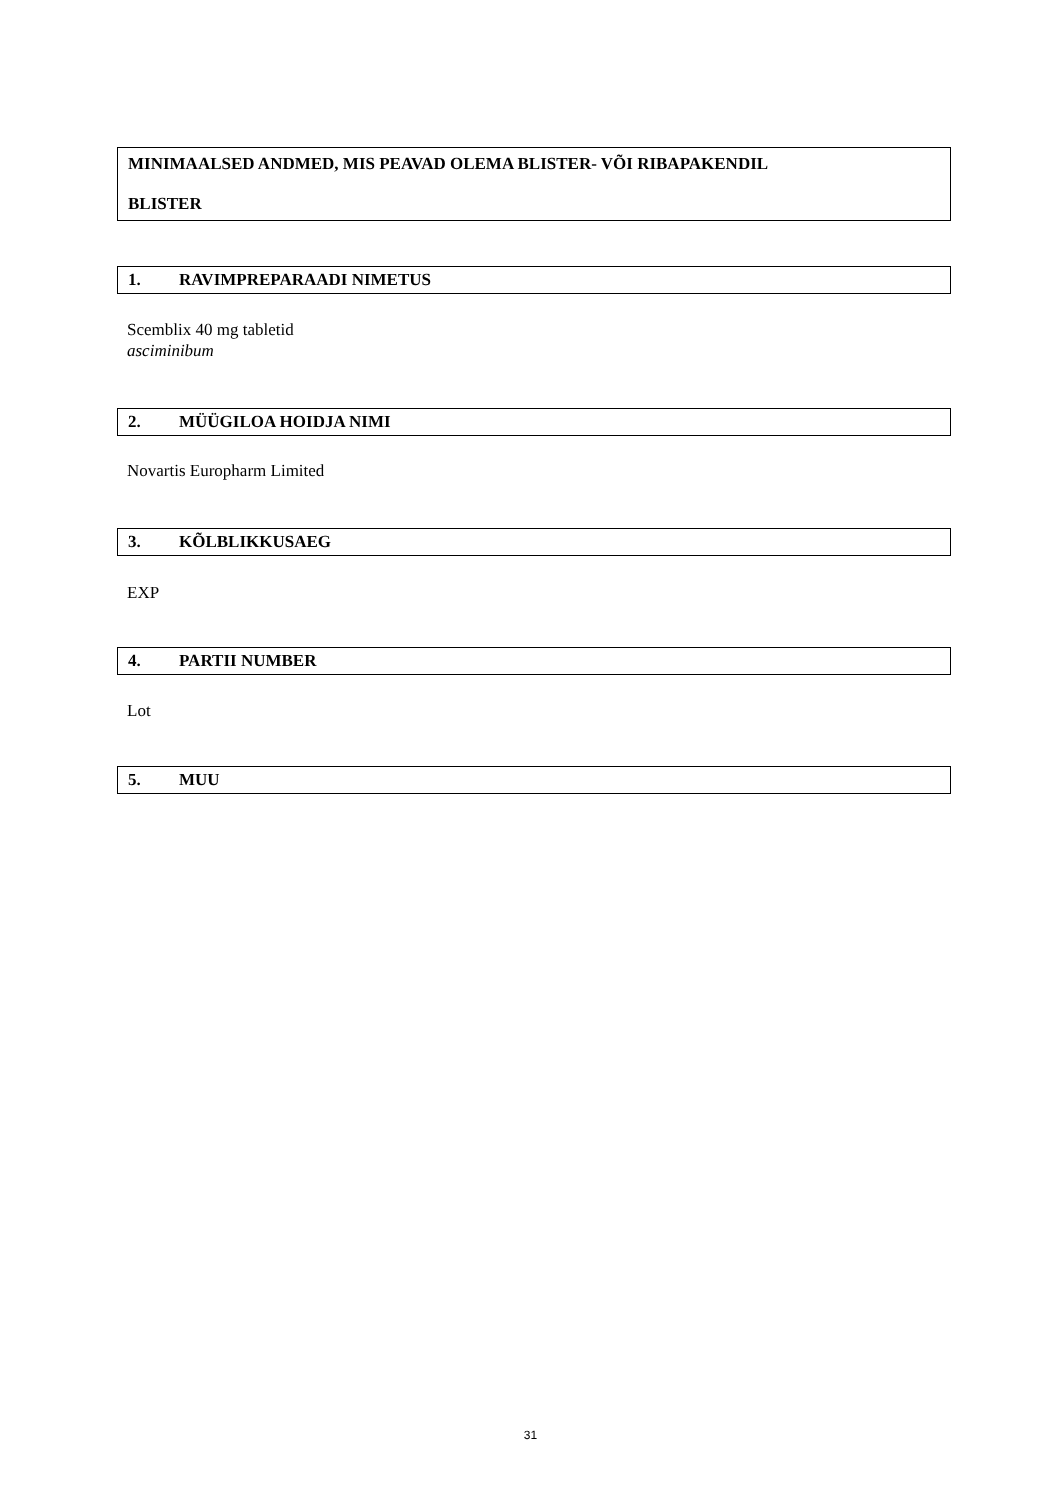MINIMAALSED ANDMED, MIS PEAVAD OLEMA BLISTER- VÕI RIBAPAKENDIL
BLISTER
1. RAVIMPREPARAADI NIMETUS
Scemblix 40 mg tabletid
asciminibum
2. MÜÜGILOA HOIDJA NIMI
Novartis Europharm Limited
3. KÕLBLIKKUSAEG
EXP
4. PARTII NUMBER
Lot
5. MUU
31